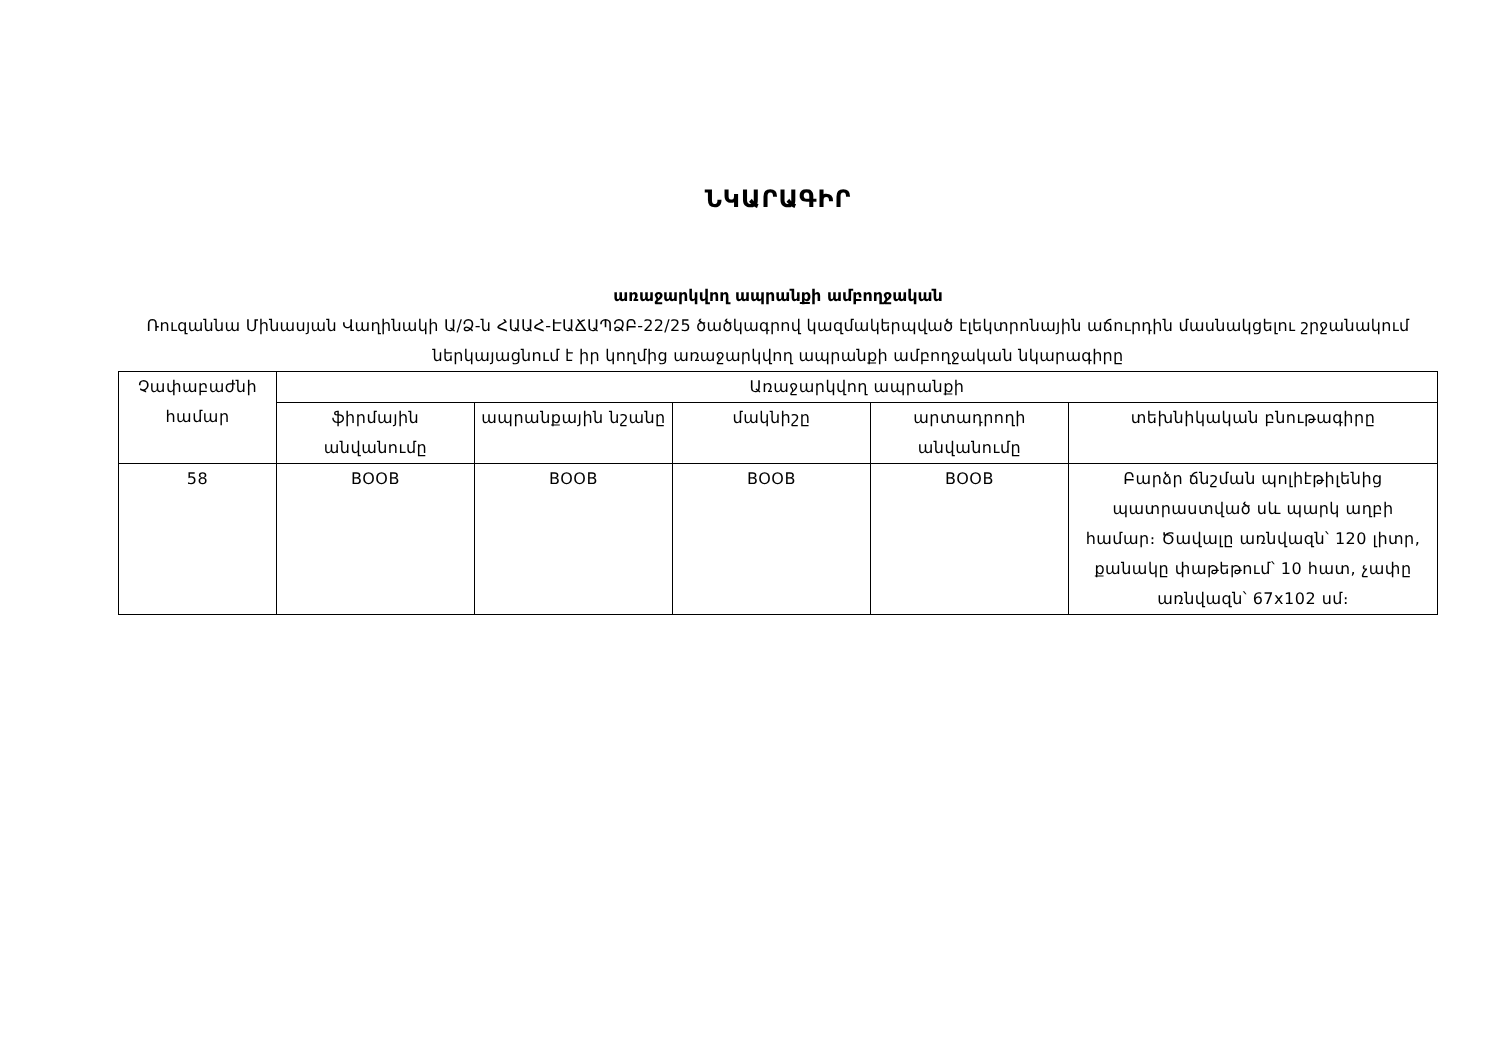ՆԿԱՐԱԳԻՐ
առաջարկվող ապրանքի ամբողջական
Ռուզաննա Մինասյան Վաղինակի Ա/Ձ-ն ՀԱԱՀ-ԷԱՃԱՊՁԲ-22/25 ծածկագրով կազմակերպված էլեկտրոնային աճուրդին մասնակցելու շրջանակում ներկայացնում է իր կողմից առաջարկվող ապրանքի ամբողջական նկարագիրը
| Չափաբաժնի համար | Առաջարկվող ապրանքի | | | | |
| --- | --- | --- | --- | --- | --- |
| | ֆիրմային անվանումը | ապրանքային նշանը | մակնիշը | արտադրողի անվանումը | տեխնիկական բնութագիրը |
| 58 | BOOB | BOOB | BOOB | BOOB | Բարձր ճնշման պոլիէթիլենից պատրաստված սև պարկ աղբի համար։ Ծավալը առնվազն՝ 120 լիտր, քանակը փաթեթում՝ 10 հատ, չափը առնվազն՝ 67x102 սմ։ |